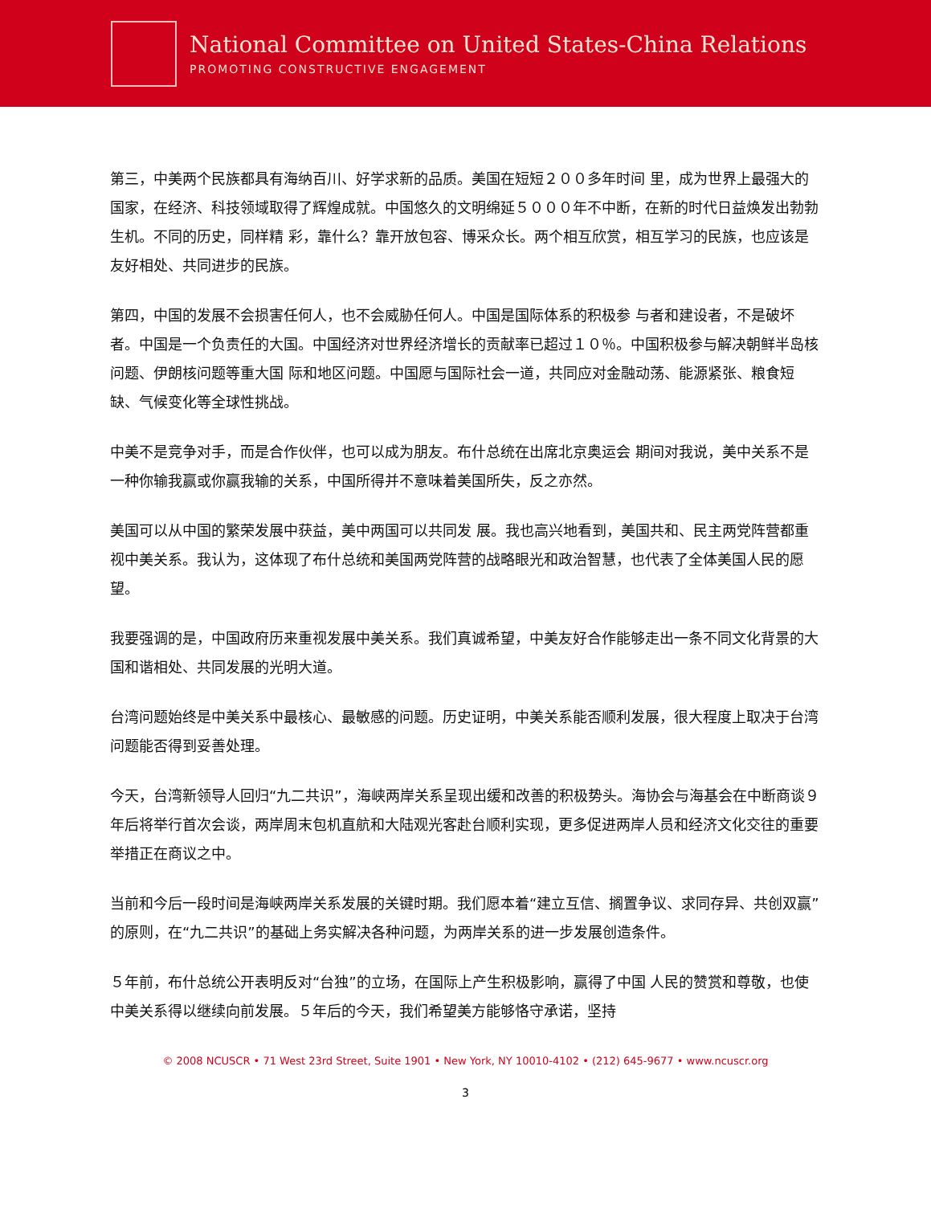National Committee on United States-China Relations
PROMOTING CONSTRUCTIVE ENGAGEMENT
第三，中美两个民族都具有海纳百川、好学求新的品质。美国在短短２００多年时间 里，成为世界上最强大的国家，在经济、科技领域取得了辉煌成就。中国悠久的文明绵延５０００年不中断，在新的时代日益焕发出勃勃生机。不同的历史，同样精 彩，靠什么？靠开放包容、博采众长。两个相互欣赏，相互学习的民族，也应该是友好相处、共同进步的民族。
第四，中国的发展不会损害任何人，也不会威胁任何人。中国是国际体系的积极参 与者和建设者，不是破坏者。中国是一个负责任的大国。中国经济对世界经济增长的贡献率已超过１０％。中国积极参与解决朝鲜半岛核问题、伊朗核问题等重大国 际和地区问题。中国愿与国际社会一道，共同应对金融动荡、能源紧张、粮食短缺、气候变化等全球性挑战。
中美不是竞争对手，而是合作伙伴，也可以成为朋友。布什总统在出席北京奥运会 期间对我说，美中关系不是一种你输我赢或你赢我输的关系，中国所得并不意味着美国所失，反之亦然。
美国可以从中国的繁荣发展中获益，美中两国可以共同发 展。我也高兴地看到，美国共和、民主两党阵营都重视中美关系。我认为，这体现了布什总统和美国两党阵营的战略眼光和政治智慧，也代表了全体美国人民的愿 望。
我要强调的是，中国政府历来重视发展中美关系。我们真诚希望，中美友好合作能够走出一条不同文化背景的大国和谐相处、共同发展的光明大道。
台湾问题始终是中美关系中最核心、最敏感的问题。历史证明，中美关系能否顺利发展，很大程度上取决于台湾问题能否得到妥善处理。
今天，台湾新领导人回归“九二共识”，海峡两岸关系呈现出缓和改善的积极势头。海协会与海基会在中断商谈９年后将举行首次会谈，两岸周末包机直航和大陆观光客赴台顺利实现，更多促进两岸人员和经济文化交往的重要举措正在商议之中。
当前和今后一段时间是海峡两岸关系发展的关键时期。我们愿本着“建立互信、搁置争议、求同存异、共创双赢”的原则，在“九二共识”的基础上务实解决各种问题，为两岸关系的进一步发展创造条件。
５年前，布什总统公开表明反对“台独”的立场，在国际上产生积极影响，赢得了中国 人民的赞赏和尊敬，也使中美关系得以继续向前发展。５年后的今天，我们希望美方能够恪守承诺，坚持
© 2008 NCUSCR • 71 West 23rd Street, Suite 1901 • New York, NY 10010-4102 • (212) 645-9677 • www.ncuscr.org
3